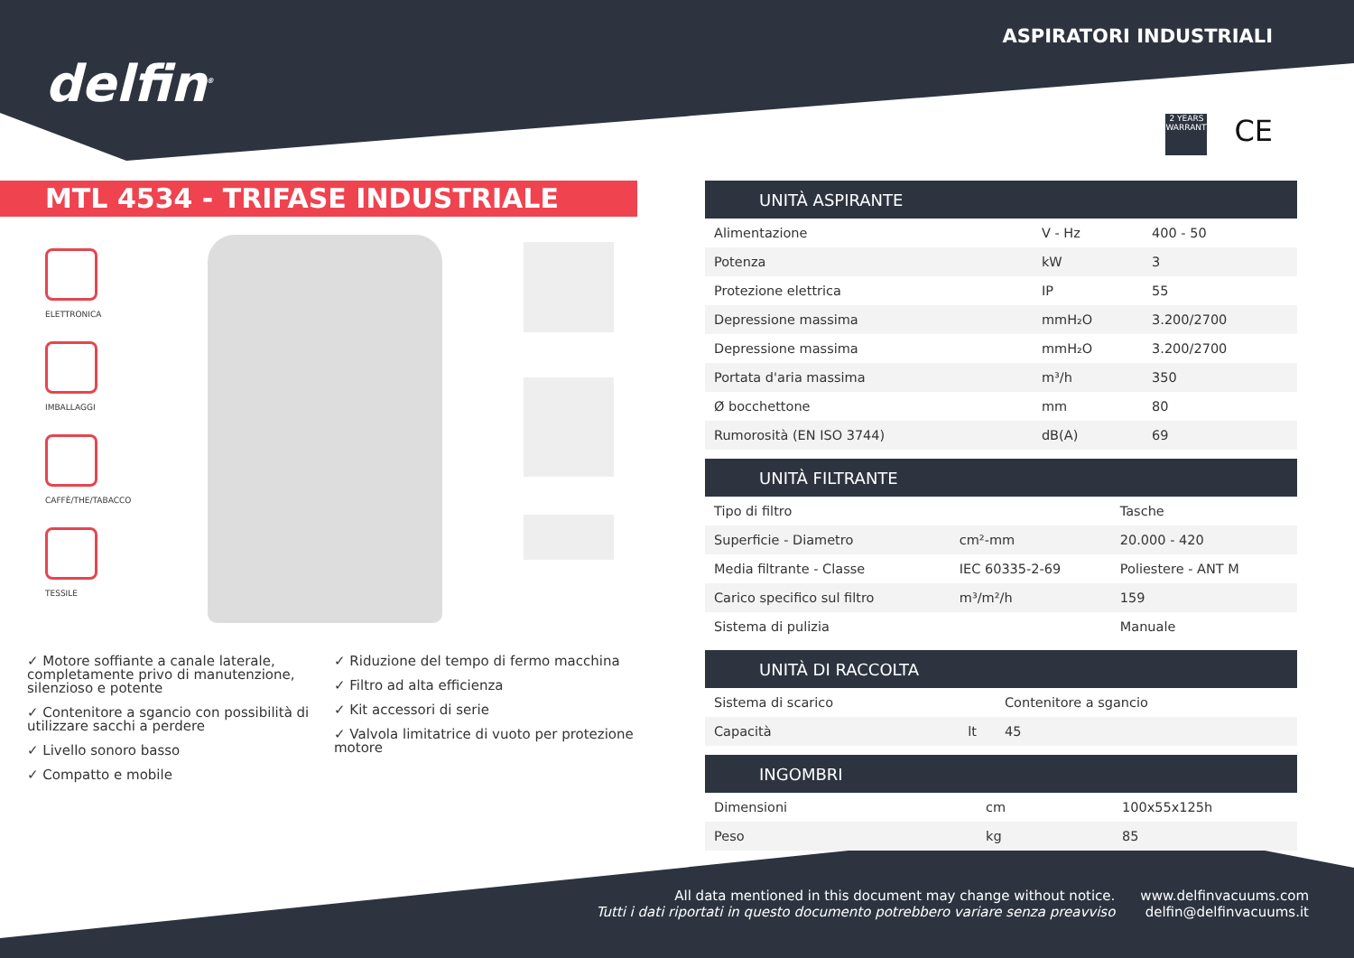delfin<sup>®</sup>
ASPIRATORI INDUSTRIALI
2 YEARS WARRANTY
CE
MTL 4534 - TRIFASE INDUSTRIALE
ELETTRONICA
IMBALLAGGI
CAFFÈ/THE/TABACCO
TESSILE
✓ Motore soffiante a canale laterale, completamente privo di manutenzione, silenzioso e potente
✓ Contenitore a sgancio con possibilità di utilizzare sacchi a perdere
✓ Livello sonoro basso
✓ Compatto e mobile
✓ Riduzione del tempo di fermo macchina
✓ Filtro ad alta efficienza
✓ Kit accessori di serie
✓ Valvola limitatrice di vuoto per protezione motore
| UNITÀ ASPIRANTE | | |
| --- | --- | --- |
| Alimentazione | V - Hz | 400 - 50 |
| Potenza | kW | 3 |
| Protezione elettrica | IP | 55 |
| Depressione massima | mmH₂O | 3.200/2700 |
| Depressione massima | mmH₂O | 3.200/2700 |
| Portata d'aria massima | m³/h | 350 |
| Ø bocchettone | mm | 80 |
| Rumorosità (EN ISO 3744) | dB(A) | 69 |
| UNITÀ FILTRANTE | | |
| --- | --- | --- |
| Tipo di filtro | | Tasche |
| Superficie - Diametro | cm²-mm | 20.000 - 420 |
| Media filtrante - Classe | IEC 60335-2-69 | Poliestere - ANT M |
| Carico specifico sul filtro | m³/m²/h | 159 |
| Sistema di pulizia | | Manuale |
| UNITÀ DI RACCOLTA | | |
| --- | --- | --- |
| Sistema di scarico | | Contenitore a sgancio |
| Capacità | lt | 45 |
| INGOMBRI | | |
| --- | --- | --- |
| Dimensioni | cm | 100x55x125h |
| Peso | kg | 85 |
All data mentioned in this document may change without notice.
Tutti i dati riportati in questo documento potrebbero variare senza preavviso
www.delfinvacuums.com
delfin@delfinvacuums.it